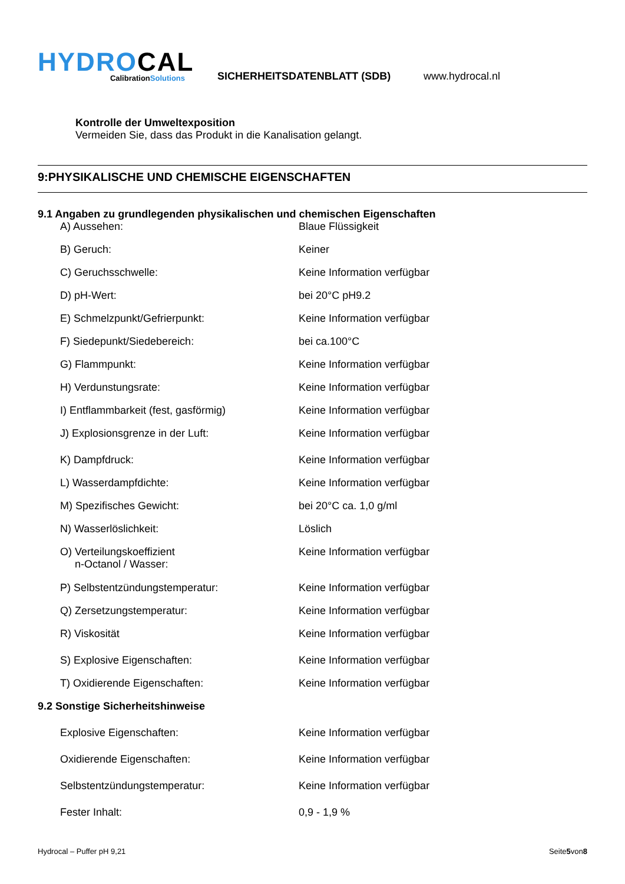HYDROCAL
CalibrationSolutions
SICHERHEITSDATENBLATT (SDB)
www.hydrocal.nl
Kontrolle der Umweltexposition
Vermeiden Sie, dass das Produkt in die Kanalisation gelangt.
9:PHYSIKALISCHE UND CHEMISCHE EIGENSCHAFTEN
9.1 Angaben zu grundlegenden physikalischen und chemischen Eigenschaften
| A) Aussehen: | Blaue Flüssigkeit |
| B) Geruch: | Keiner |
| C) Geruchsschwelle: | Keine Information verfügbar |
| D) pH-Wert: | bei 20°C pH9.2 |
| E) Schmelzpunkt/Gefrierpunkt: | Keine Information verfügbar |
| F) Siedepunkt/Siedebereich: | bei ca.100°C |
| G) Flammpunkt: | Keine Information verfügbar |
| H) Verdunstungsrate: | Keine Information verfügbar |
| I) Entflammbarkeit (fest, gasförmig) | Keine Information verfügbar |
| J) Explosionsgrenze in der Luft: | Keine Information verfügbar |
| K) Dampfdruck: | Keine Information verfügbar |
| L) Wasserdampfdichte: | Keine Information verfügbar |
| M) Spezifisches Gewicht: | bei 20°C ca. 1,0 g/ml |
| N) Wasserlöslichkeit: | Löslich |
| O) Verteilungskoeffizient n-Octanol / Wasser: | Keine Information verfügbar |
| P) Selbstentzündungstemperatur: | Keine Information verfügbar |
| Q) Zersetzungstemperatur: | Keine Information verfügbar |
| R) Viskosität | Keine Information verfügbar |
| S) Explosive Eigenschaften: | Keine Information verfügbar |
| T) Oxidierende Eigenschaften: | Keine Information verfügbar |
9.2 Sonstige Sicherheitshinweise
| Explosive Eigenschaften: | Keine Information verfügbar |
| Oxidierende Eigenschaften: | Keine Information verfügbar |
| Selbstentzündungstemperatur: | Keine Information verfügbar |
| Fester Inhalt: | 0,9 - 1,9 % |
Hydrocal – Puffer pH 9,21 Seite5von8